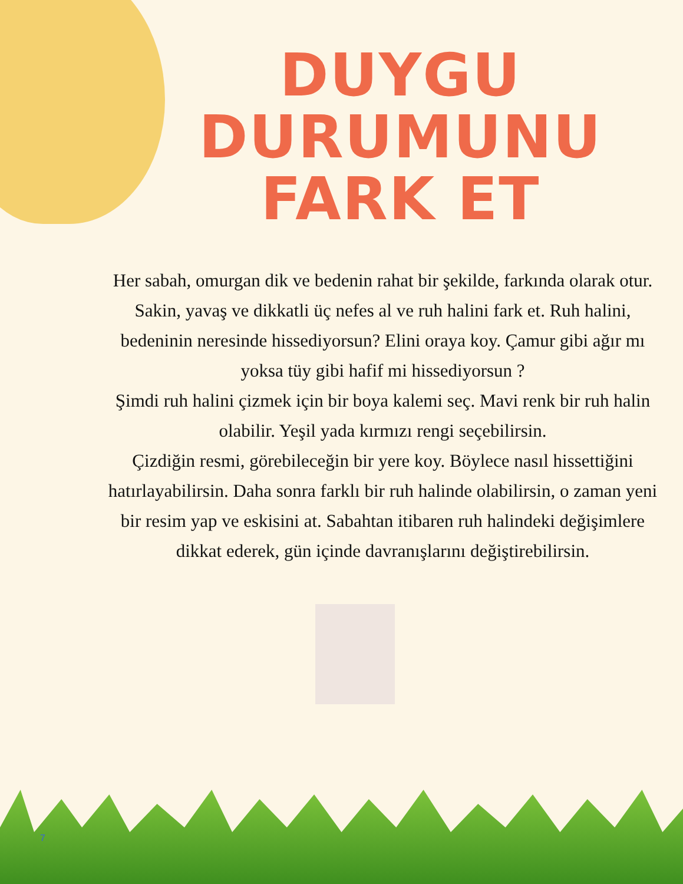DUYGU DURUMUNU
FARK ET
Her sabah, omurgan dik ve bedenin rahat bir şekilde, farkında olarak otur. Sakin, yavaş ve dikkatli üç nefes al ve ruh halini fark et. Ruh halini, bedeninin neresinde hissediyorsun? Elini oraya koy. Çamur gibi ağır mı yoksa tüy gibi hafif mi hissediyorsun ?
Şimdi ruh halini çizmek için bir boya kalemi seç. Mavi renk bir ruh halin olabilir. Yeşil yada kırmızı rengi seçebilirsin.
Çizdiğin resmi, görebileceğin bir yere koy. Böylece nasıl hissettiğini hatırlayabilirsin. Daha sonra farklı bir ruh halinde olabilirsin, o zaman yeni bir resim yap ve eskisini at. Sabahtan itibaren ruh halindeki değişimlere dikkat ederek, gün içinde davranışlarını değiştirebilirsin.
7